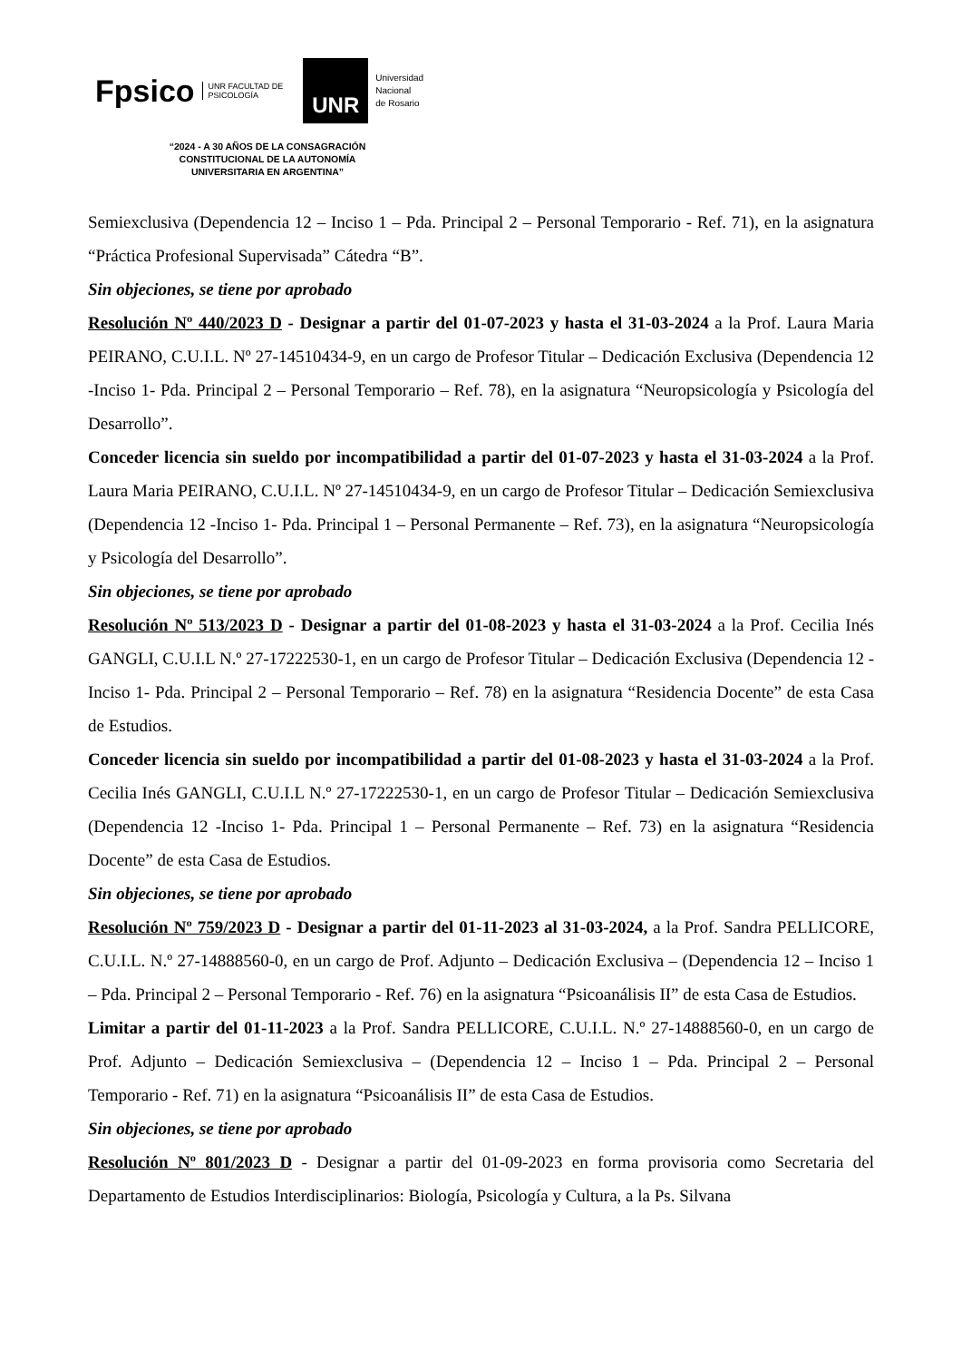Fpsico UNR FACULTAD DE
PSICOLOGÍA UNR Universidad
Nacional
de Rosario
“2024 - A 30 AÑOS DE LA CONSAGRACIÓN
CONSTITUCIONAL DE LA AUTONOMÍA
UNIVERSITARIA EN ARGENTINA”
Semiexclusiva (Dependencia 12 – Inciso 1 – Pda. Principal 2 – Personal Temporario - Ref. 71), en la asignatura “Práctica Profesional Supervisada” Cátedra “B”.
Sin objeciones, se tiene por aprobado
Resolución Nº 440/2023 D - Designar a partir del 01-07-2023 y hasta el 31-03-2024 a la Prof. Laura Maria PEIRANO, C.U.I.L. Nº 27-14510434-9, en un cargo de Profesor Titular – Dedicación Exclusiva (Dependencia 12 -Inciso 1- Pda. Principal 2 – Personal Temporario – Ref. 78), en la asignatura “Neuropsicología y Psicología del Desarrollo”.
Conceder licencia sin sueldo por incompatibilidad a partir del 01-07-2023 y hasta el 31-03-2024 a la Prof. Laura Maria PEIRANO, C.U.I.L. Nº 27-14510434-9, en un cargo de Profesor Titular – Dedicación Semiexclusiva (Dependencia 12 -Inciso 1- Pda. Principal 1 – Personal Permanente – Ref. 73), en la asignatura “Neuropsicología y Psicología del Desarrollo”.
Sin objeciones, se tiene por aprobado
Resolución Nº 513/2023 D - Designar a partir del 01-08-2023 y hasta el 31-03-2024 a la Prof. Cecilia Inés GANGLI, C.U.I.L N.º 27-17222530-1, en un cargo de Profesor Titular – Dedicación Exclusiva (Dependencia 12 -Inciso 1- Pda. Principal 2 – Personal Temporario – Ref. 78) en la asignatura “Residencia Docente” de esta Casa de Estudios.
Conceder licencia sin sueldo por incompatibilidad a partir del 01-08-2023 y hasta el 31-03-2024 a la Prof. Cecilia Inés GANGLI, C.U.I.L N.º 27-17222530-1, en un cargo de Profesor Titular – Dedicación Semiexclusiva (Dependencia 12 -Inciso 1- Pda. Principal 1 – Personal Permanente – Ref. 73) en la asignatura “Residencia Docente” de esta Casa de Estudios.
Sin objeciones, se tiene por aprobado
Resolución Nº 759/2023 D - Designar a partir del 01-11-2023 al 31-03-2024, a la Prof. Sandra PELLICORE, C.U.I.L. N.º 27-14888560-0, en un cargo de Prof. Adjunto – Dedicación Exclusiva – (Dependencia 12 – Inciso 1 – Pda. Principal 2 – Personal Temporario - Ref. 76) en la asignatura “Psicoanálisis II” de esta Casa de Estudios.
Limitar a partir del 01-11-2023 a la Prof. Sandra PELLICORE, C.U.I.L. N.º 27-14888560-0, en un cargo de Prof. Adjunto – Dedicación Semiexclusiva – (Dependencia 12 – Inciso 1 – Pda. Principal 2 – Personal Temporario - Ref. 71) en la asignatura “Psicoanálisis II” de esta Casa de Estudios.
Sin objeciones, se tiene por aprobado
Resolución Nº 801/2023 D - Designar a partir del 01-09-2023 en forma provisoria como Secretaria del Departamento de Estudios Interdisciplinarios: Biología, Psicología y Cultura, a la Ps. Silvana